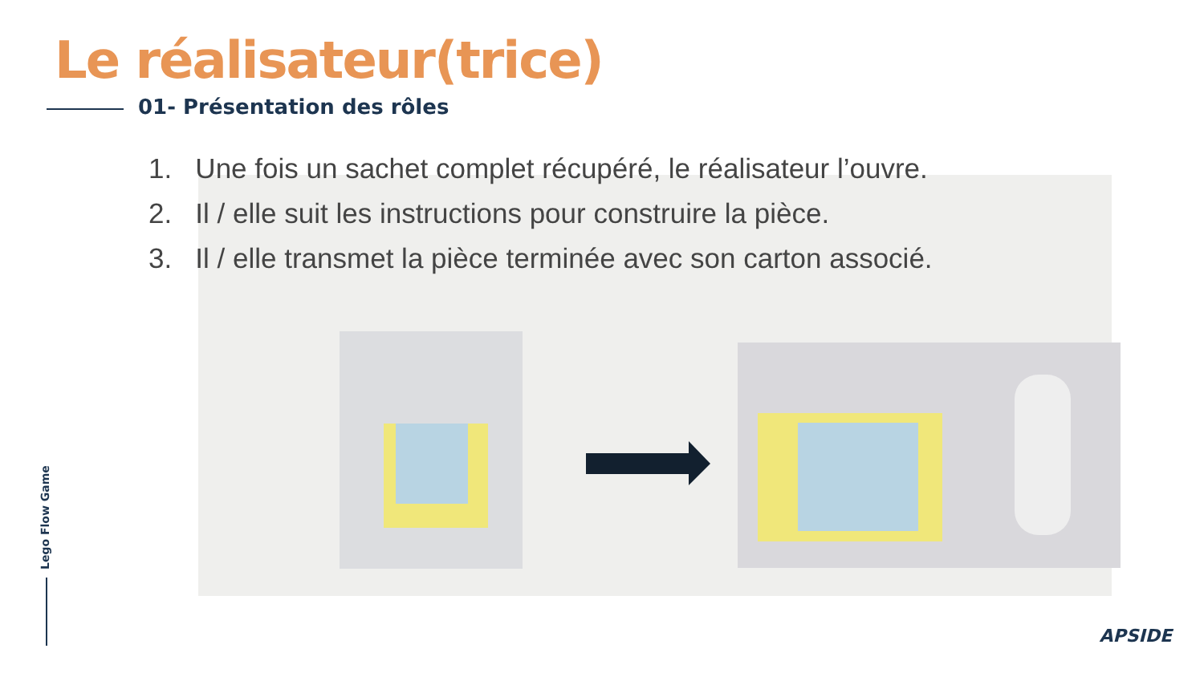Le réalisateur(trice)
01- Présentation des rôles
1. Une fois un sachet complet récupéré, le réalisateur l’ouvre.
2. Il / elle suit les instructions pour construire la pièce.
3. Il / elle transmet la pièce terminée avec son carton associé.
Lego Flow Game
APSIDE